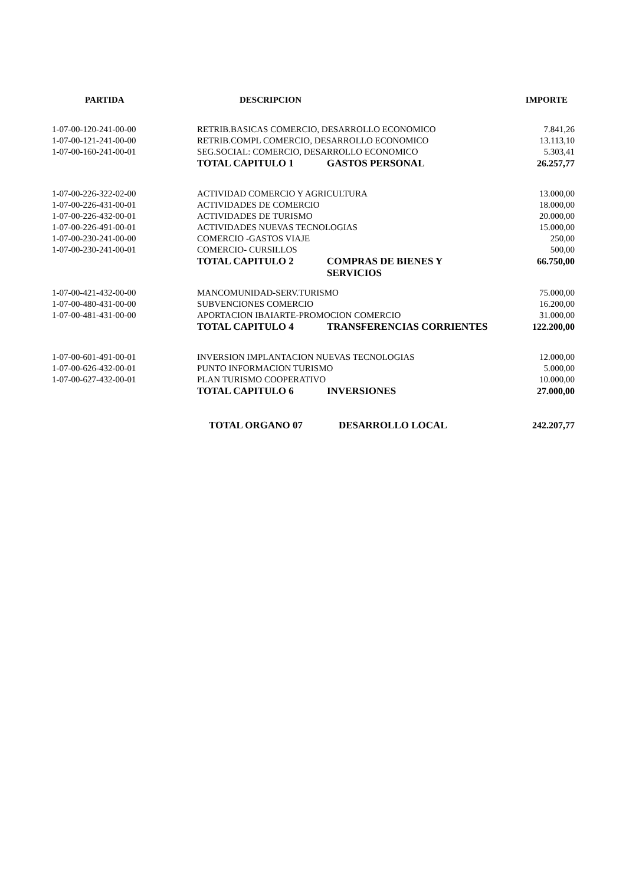| PARTIDA | DESCRIPCION | IMPORTE |
| --- | --- | --- |
| 1-07-00-120-241-00-00 | RETRIB.BASICAS COMERCIO, DESARROLLO ECONOMICO | 7.841,26 |
| 1-07-00-121-241-00-00 | RETRIB.COMPL COMERCIO, DESARROLLO ECONOMICO | 13.113,10 |
| 1-07-00-160-241-00-01 | SEG.SOCIAL: COMERCIO, DESARROLLO ECONOMICO | 5.303,41 |
| | TOTAL CAPITULO 1 GASTOS PERSONAL | 26.257,77 |
| 1-07-00-226-322-02-00 | ACTIVIDAD COMERCIO Y AGRICULTURA | 13.000,00 |
| 1-07-00-226-431-00-01 | ACTIVIDADES DE COMERCIO | 18.000,00 |
| 1-07-00-226-432-00-01 | ACTIVIDADES DE TURISMO | 20.000,00 |
| 1-07-00-226-491-00-01 | ACTIVIDADES NUEVAS TECNOLOGIAS | 15.000,00 |
| 1-07-00-230-241-00-00 | COMERCIO -GASTOS VIAJE | 250,00 |
| 1-07-00-230-241-00-01 | COMERCIO- CURSILLOS | 500,00 |
| | TOTAL CAPITULO 2 COMPRAS DE BIENES Y SERVICIOS | 66.750,00 |
| 1-07-00-421-432-00-00 | MANCOMUNIDAD-SERV.TURISMO | 75.000,00 |
| 1-07-00-480-431-00-00 | SUBVENCIONES COMERCIO | 16.200,00 |
| 1-07-00-481-431-00-00 | APORTACION IBAIARTE-PROMOCION COMERCIO | 31.000,00 |
| | TOTAL CAPITULO 4 TRANSFERENCIAS CORRIENTES | 122.200,00 |
| 1-07-00-601-491-00-01 | INVERSION IMPLANTACION NUEVAS TECNOLOGIAS | 12.000,00 |
| 1-07-00-626-432-00-01 | PUNTO INFORMACION TURISMO | 5.000,00 |
| 1-07-00-627-432-00-01 | PLAN TURISMO COOPERATIVO | 10.000,00 |
| | TOTAL CAPITULO 6 INVERSIONES | 27.000,00 |
| | TOTAL ORGANO 07 DESARROLLO LOCAL | 242.207,77 |